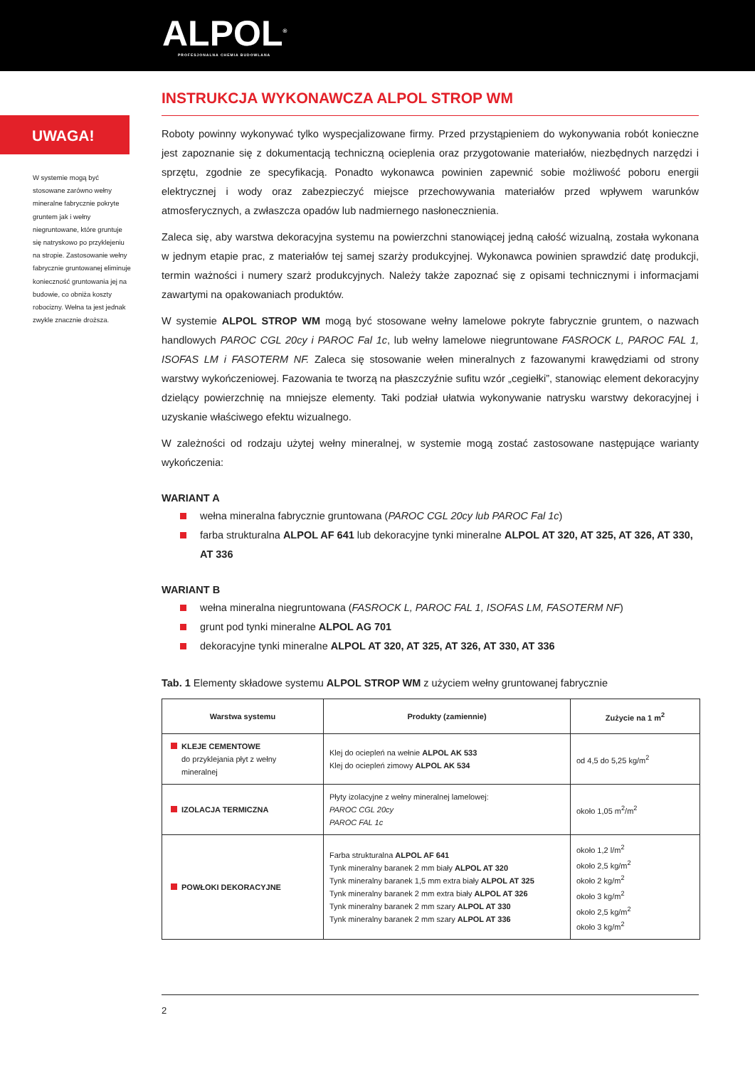ALPOL<sup>®</sup>
PROFESJONALNA CHEMIA BUDOWLANA
INSTRUKCJA WYKONAWCZA ALPOL STROP WM
UWAGA!
W systemie mogą być stosowane zarówno wełny mineralne fabrycznie pokryte gruntem jak i wełny niegruntowane, które gruntuje się natryskowo po przy­klejeniu na stropie. Zastosowanie wełny fabrycznie gruntowanej eliminuje konieczność grunto­wania jej na budowie, co obniża koszty robocizny. Wełna ta jest jednak zwykle znacznie droższa.
Roboty powinny wykonywać tylko wyspecjalizowane firmy. Przed przystąpieniem do wykonywania robót konieczne jest zapo­znanie się z dokumentacją techniczną ocieplenia oraz przygotowanie materiałów, niezbędnych narzędzi i sprzętu, zgodnie ze specyfikacją. Ponadto wykonawca powinien zapewnić sobie możliwość poboru energii elektrycznej i wody oraz zabezpieczyć miejsce przechowywania materiałów przed wpływem warunków atmosferycznych, a zwłaszcza opadów lub nadmiernego nasłonecznienia.
Zaleca się, aby warstwa dekoracyjna systemu na powierzchni stanowiącej jedną całość wizualną, została wykonana w jednym etapie prac, z materiałów tej samej szarży produkcyjnej. Wykonawca powinien sprawdzić datę produkcji, termin ważności i numery szarż produkcyjnych. Należy także zapoznać się z opisami technicznymi i informacjami zawartymi na opakowaniach produktów.
W systemie ALPOL STROP WM mogą być stosowane wełny lamelowe pokryte fabrycznie gruntem, o nazwach handlowych PAROC CGL 20cy i PAROC Fal 1c, lub wełny lamelowe niegruntowane FASROCK L, PAROC FAL 1, ISOFAS LM i FASOTERM NF. Zaleca się stosowanie wełen mineralnych z fazowanymi krawędziami od strony warstwy wykończeniowej. Fazowania te two­rzą na płaszczyźnie sufitu wzór „cegiełki”, stanowiąc element dekoracyjny dzielący powierzchnię na mniejsze elementy. Taki podział ułatwia wykonywanie natrysku warstwy dekoracyjnej i uzyskanie właściwego efektu wizualnego.
W zależności od rodzaju użytej wełny mineralnej, w systemie mogą zostać zastosowane następujące warianty wykończenia:
WARIANT A
wełna mineralna fabrycznie gruntowana (PAROC CGL 20cy lub PAROC Fal 1c)
farba strukturalna ALPOL AF 641 lub dekoracyjne tynki mineralne ALPOL AT 320, AT 325, AT 326, AT 330, AT 336
WARIANT B
wełna mineralna niegruntowana (FASROCK L, PAROC FAL 1, ISOFAS LM, FASOTERM NF)
grunt pod tynki mineralne ALPOL AG 701
dekoracyjne tynki mineralne ALPOL AT 320, AT 325, AT 326, AT 330, AT 336
Tab. 1 Elementy składowe systemu ALPOL STROP WM z użyciem wełny gruntowanej fabrycznie
| Warstwa systemu | Produkty (zamiennie) | Zużycie na 1 m<sup>2</sup> |
| --- | --- | --- |
| KLEJE CEMENTOWE do przyklejania płyt z wełny mineralnej | Klej do ociepleń na wełnie ALPOL AK 533 Klej do ociepleń zimowy ALPOL AK 534 | od 4,5 do 5,25 kg/m<sup>2</sup> |
| IZOLACJA TERMICZNA | Płyty izolacyjne z wełny mineralnej lamelowej: PAROC CGL 20cy PAROC FAL 1c | około 1,05 m<sup>2</sup>/m<sup>2</sup> |
| POWŁOKI DEKORACYJNE | Farba strukturalna ALPOL AF 641 Tynk mineralny baranek 2 mm biały ALPOL AT 320 Tynk mineralny baranek 1,5 mm extra biały ALPOL AT 325 Tynk mineralny baranek 2 mm extra biały ALPOL AT 326 Tynk mineralny baranek 2 mm szary ALPOL AT 330 Tynk mineralny baranek 2 mm szary ALPOL AT 336 | około 1,2 l/m<sup>2</sup> około 2,5 kg/m<sup>2</sup> około 2 kg/m<sup>2</sup> około 3 kg/m<sup>2</sup> około 2,5 kg/m<sup>2</sup> około 3 kg/m<sup>2</sup> |
2